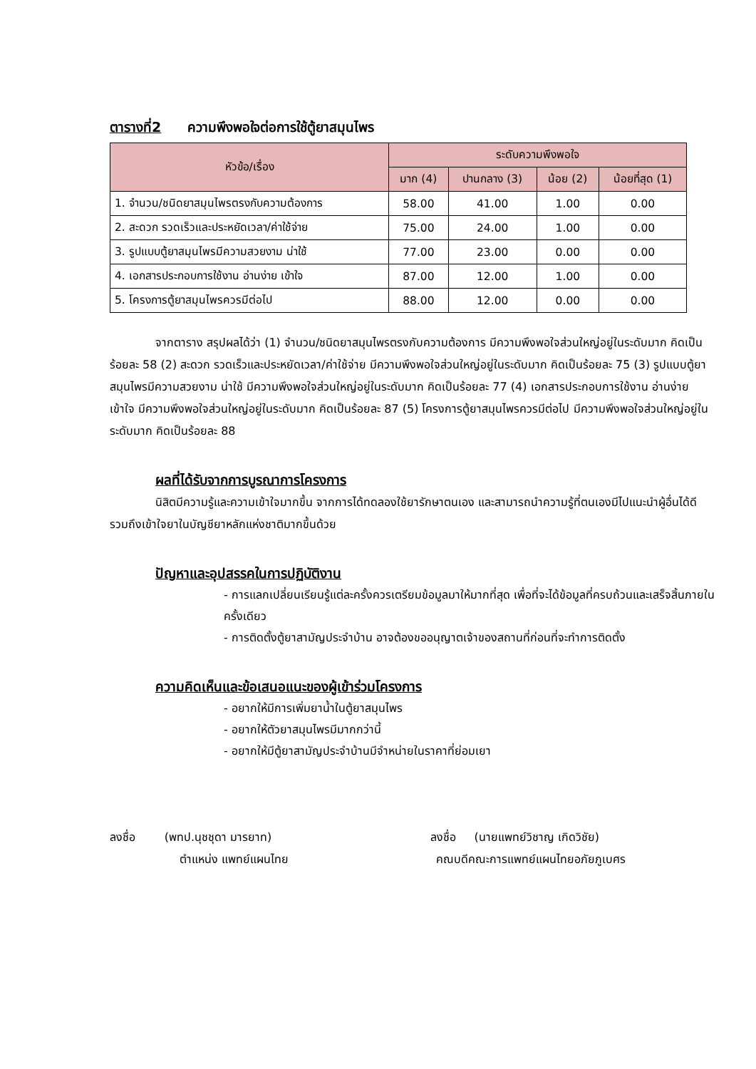ตารางที่2 ความพึงพอใจต่อการใช้ตู้ยาสมุนไพร
| หัวข้อ/เรื่อง | ระดับความพึงพอใจ | | | |
| --- | --- | --- | --- | --- |
| | มาก (4) | ปานกลาง (3) | น้อย (2) | น้อยที่สุด (1) |
| 1. จำนวน/ชนิดยาสมุนไพรตรงกับความต้องการ | 58.00 | 41.00 | 1.00 | 0.00 |
| 2. สะดวก รวดเร็วและประหยัดเวลา/ค่าใช้จ่าย | 75.00 | 24.00 | 1.00 | 0.00 |
| 3. รูปแบบตู้ยาสมุนไพรมีความสวยงาม น่าใช้ | 77.00 | 23.00 | 0.00 | 0.00 |
| 4. เอกสารประกอบการใช้งาน อ่านง่าย เข้าใจ | 87.00 | 12.00 | 1.00 | 0.00 |
| 5. โครงการตู้ยาสมุนไพรควรมีต่อไป | 88.00 | 12.00 | 0.00 | 0.00 |
จากตาราง สรุปผลได้ว่า (1) จำนวน/ชนิดยาสมุนไพรตรงกับความต้องการ มีความพึงพอใจส่วนใหญ่อยู่ในระดับมาก คิดเป็นร้อยละ 58 (2) สะดวก รวดเร็วและประหยัดเวลา/ค่าใช้จ่าย มีความพึงพอใจส่วนใหญ่อยู่ในระดับมาก คิดเป็นร้อยละ 75 (3) รูปแบบตู้ยาสมุนไพรมีความสวยงาม น่าใช้ มีความพึงพอใจส่วนใหญ่อยู่ในระดับมาก คิดเป็นร้อยละ 77 (4) เอกสารประกอบการใช้งาน อ่านง่าย เข้าใจ มีความพึงพอใจส่วนใหญ่อยู่ในระดับมาก คิดเป็นร้อยละ 87 (5) โครงการตู้ยาสมุนไพรควรมีต่อไป มีความพึงพอใจส่วนใหญ่อยู่ในระดับมาก คิดเป็นร้อยละ 88
ผลที่ได้รับจากการบูรณาการโครงการ
นิสิตมีความรู้และความเข้าใจมากขึ้น จากการได้ทดลองใช้ยารักษาตนเอง และสามารถนำความรู้ที่ตนเองมีไปแนะนำผู้อื่นได้ดี รวมถึงเข้าใจยาในบัญชียาหลักแห่งชาติมากขึ้นด้วย
ปัญหาและอุปสรรคในการปฏิบัติงาน
- การแลกเปลี่ยนเรียนรู้แต่ละครั้งควรเตรียมข้อมูลมาให้มากที่สุด เพื่อที่จะได้ข้อมูลที่ครบถ้วนและเสร็จสิ้นภายในครั้งเดียว
- การติดตั้งตู้ยาสามัญประจำบ้าน อาจต้องขออนุญาตเจ้าของสถานที่ก่อนที่จะทำการติดตั้ง
ความคิดเห็นและข้อเสนอแนะของผู้เข้าร่วมโครงการ
- อยากให้มีการเพิ่มยาน้ำในตู้ยาสมุนไพร
- อยากให้ตัวยาสมุนไพรมีมากกว่านี้
- อยากให้มีตู้ยาสามัญประจำบ้านมีจำหน่ายในราคาที่ย่อมเยา
ลงชื่อ (พทป.นุชชุดา มารยาท)
ตำแหน่ง แพทย์แผนไทย
ลงชื่อ (นายแพทย์วิชาญ เกิดวิชัย)
คณบดีคณะการแพทย์แผนไทยอภัยภูเบศร